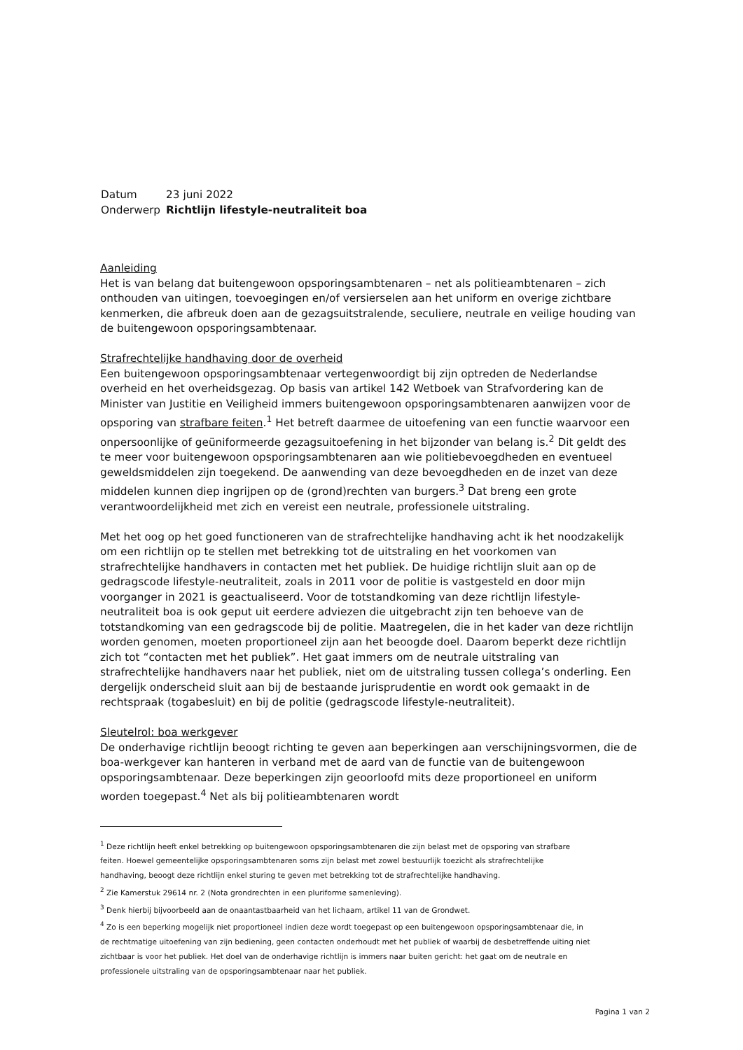| Datum | 23 juni 2022 |
| Onderwerp | Richtlijn lifestyle-neutraliteit boa |
Aanleiding
Het is van belang dat buitengewoon opsporingsambtenaren – net als politieambtenaren – zich onthouden van uitingen, toevoegingen en/of versierselen aan het uniform en overige zichtbare kenmerken, die afbreuk doen aan de gezagsuitstralende, seculiere, neutrale en veilige houding van de buitengewoon opsporingsambtenaar.
Strafrechtelijke handhaving door de overheid
Een buitengewoon opsporingsambtenaar vertegenwoordigt bij zijn optreden de Nederlandse overheid en het overheidsgezag. Op basis van artikel 142 Wetboek van Strafvordering kan de Minister van Justitie en Veiligheid immers buitengewoon opsporingsambtenaren aanwijzen voor de opsporing van strafbare feiten.<sup>1</sup> Het betreft daarmee de uitoefening van een functie waarvoor een onpersoonlijke of geüniformeerde gezagsuitoefening in het bijzonder van belang is.<sup>2</sup> Dit geldt des te meer voor buitengewoon opsporingsambtenaren aan wie politiebevoegdheden en eventueel geweldsmiddelen zijn toegekend. De aanwending van deze bevoegdheden en de inzet van deze middelen kunnen diep ingrijpen op de (grond)rechten van burgers.<sup>3</sup> Dat breng een grote verantwoordelijkheid met zich en vereist een neutrale, professionele uitstraling.
Met het oog op het goed functioneren van de strafrechtelijke handhaving acht ik het noodzakelijk om een richtlijn op te stellen met betrekking tot de uitstraling en het voorkomen van strafrechtelijke handhavers in contacten met het publiek. De huidige richtlijn sluit aan op de gedragscode lifestyle-neutraliteit, zoals in 2011 voor de politie is vastgesteld en door mijn voorganger in 2021 is geactualiseerd. Voor de totstandkoming van deze richtlijn lifestyle-neutraliteit boa is ook geput uit eerdere adviezen die uitgebracht zijn ten behoeve van de totstandkoming van een gedragscode bij de politie. Maatregelen, die in het kader van deze richtlijn worden genomen, moeten proportioneel zijn aan het beoogde doel. Daarom beperkt deze richtlijn zich tot “contacten met het publiek”. Het gaat immers om de neutrale uitstraling van strafrechtelijke handhavers naar het publiek, niet om de uitstraling tussen collega’s onderling. Een dergelijk onderscheid sluit aan bij de bestaande jurisprudentie en wordt ook gemaakt in de rechtspraak (togabesluit) en bij de politie (gedragscode lifestyle-neutraliteit).
Sleutelrol: boa werkgever
De onderhavige richtlijn beoogt richting te geven aan beperkingen aan verschijningsvormen, die de boa-werkgever kan hanteren in verband met de aard van de functie van de buitengewoon opsporingsambtenaar. Deze beperkingen zijn geoorloofd mits deze proportioneel en uniform worden toegepast.<sup>4</sup> Net als bij politieambtenaren wordt
<sup>1</sup> Deze richtlijn heeft enkel betrekking op buitengewoon opsporingsambtenaren die zijn belast met de opsporing van strafbare feiten. Hoewel gemeentelijke opsporingsambtenaren soms zijn belast met zowel bestuurlijk toezicht als strafrechtelijke handhaving, beoogt deze richtlijn enkel sturing te geven met betrekking tot de strafrechtelijke handhaving.
<sup>2</sup> Zie Kamerstuk 29614 nr. 2 (Nota grondrechten in een pluriforme samenleving).
<sup>3</sup> Denk hierbij bijvoorbeeld aan de onaantastbaarheid van het lichaam, artikel 11 van de Grondwet.
<sup>4</sup> Zo is een beperking mogelijk niet proportioneel indien deze wordt toegepast op een buitengewoon opsporingsambtenaar die, in de rechtmatige uitoefening van zijn bediening, geen contacten onderhoudt met het publiek of waarbij de desbetreffende uiting niet zichtbaar is voor het publiek. Het doel van de onderhavige richtlijn is immers naar buiten gericht: het gaat om de neutrale en professionele uitstraling van de opsporingsambtenaar naar het publiek.
Pagina 1 van 2